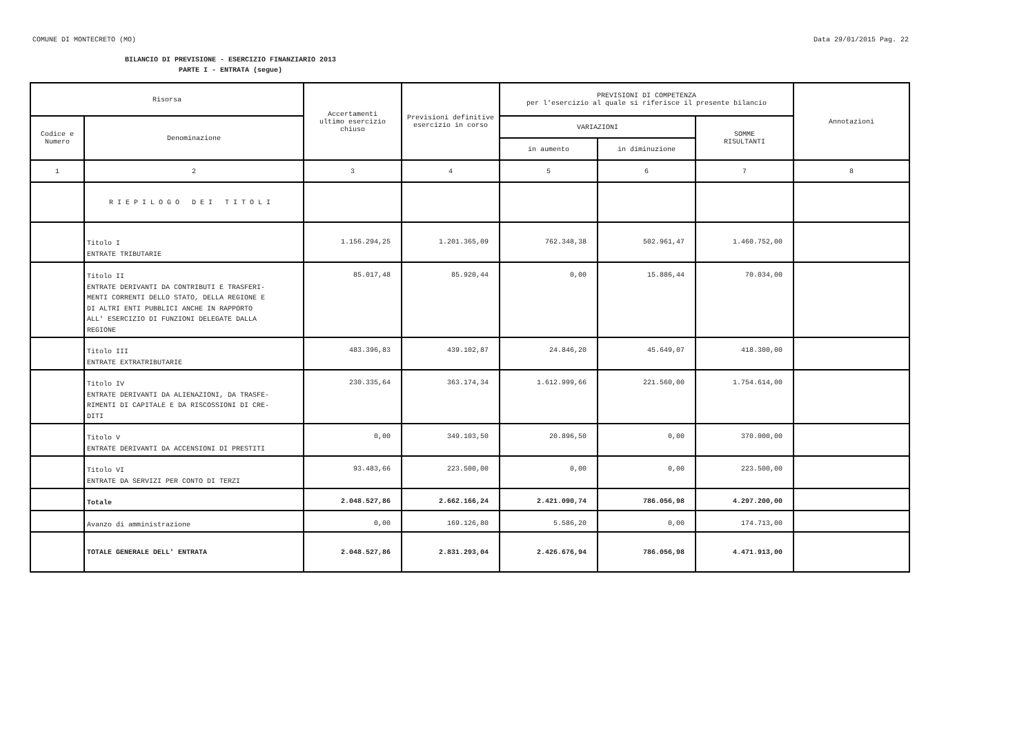COMUNE DI MONTECRETO (MO) Data 29/01/2015 Pag. 22
BILANCIO DI PREVISIONE - ESERCIZIO FINANZIARIO 2013
PARTE I - ENTRATA (segue)
| Risorsa | | Accertamenti ultimo esercizio chiuso | Previsioni definitive esercizio in corso | PREVISIONI DI COMPETENZA per l'esercizio al quale si riferisce il presente bilancio | | | Annotazioni |
| --- | --- | --- | --- | --- | --- | --- | --- |
| Codice e Numero | Denominazione | | | VARIAZIONI | | SOMME RISULTANTI | |
| | | | | in aumento | in diminuzione | | |
| 1 | 2 | 3 | 4 | 5 | 6 | 7 | 8 |
| | R I E P I L O G O D E I T I T O L I | | | | | | |
| | Titolo I ENTRATE TRIBUTARIE | 1.156.294,25 | 1.201.365,09 | 762.348,38 | 502.961,47 | 1.460.752,00 | |
| | Titolo II ENTRATE DERIVANTI DA CONTRIBUTI E TRASFERI- MENTI CORRENTI DELLO STATO, DELLA REGIONE E DI ALTRI ENTI PUBBLICI ANCHE IN RAPPORTO ALL' ESERCIZIO DI FUNZIONI DELEGATE DALLA REGIONE | 85.017,48 | 85.920,44 | 0,00 | 15.886,44 | 70.034,00 | |
| | Titolo III ENTRATE EXTRATRIBUTARIE | 483.396,83 | 439.102,87 | 24.846,20 | 45.649,07 | 418.300,00 | |
| | Titolo IV ENTRATE DERIVANTI DA ALIENAZIONI, DA TRASFE- RIMENTI DI CAPITALE E DA RISCOSSIONI DI CRE- DITI | 230.335,64 | 363.174,34 | 1.612.999,66 | 221.560,00 | 1.754.614,00 | |
| | Titolo V ENTRATE DERIVANTI DA ACCENSIONI DI PRESTITI | 0,00 | 349.103,50 | 20.896,50 | 0,00 | 370.000,00 | |
| | Titolo VI ENTRATE DA SERVIZI PER CONTO DI TERZI | 93.483,66 | 223.500,00 | 0,00 | 0,00 | 223.500,00 | |
| | Totale | 2.048.527,86 | 2.662.166,24 | 2.421.090,74 | 786.056,98 | 4.297.200,00 | |
| | Avanzo di amministrazione | 0,00 | 169.126,80 | 5.586,20 | 0,00 | 174.713,00 | |
| | TOTALE GENERALE DELL' ENTRATA | 2.048.527,86 | 2.831.293,04 | 2.426.676,94 | 786.056,98 | 4.471.913,00 | |